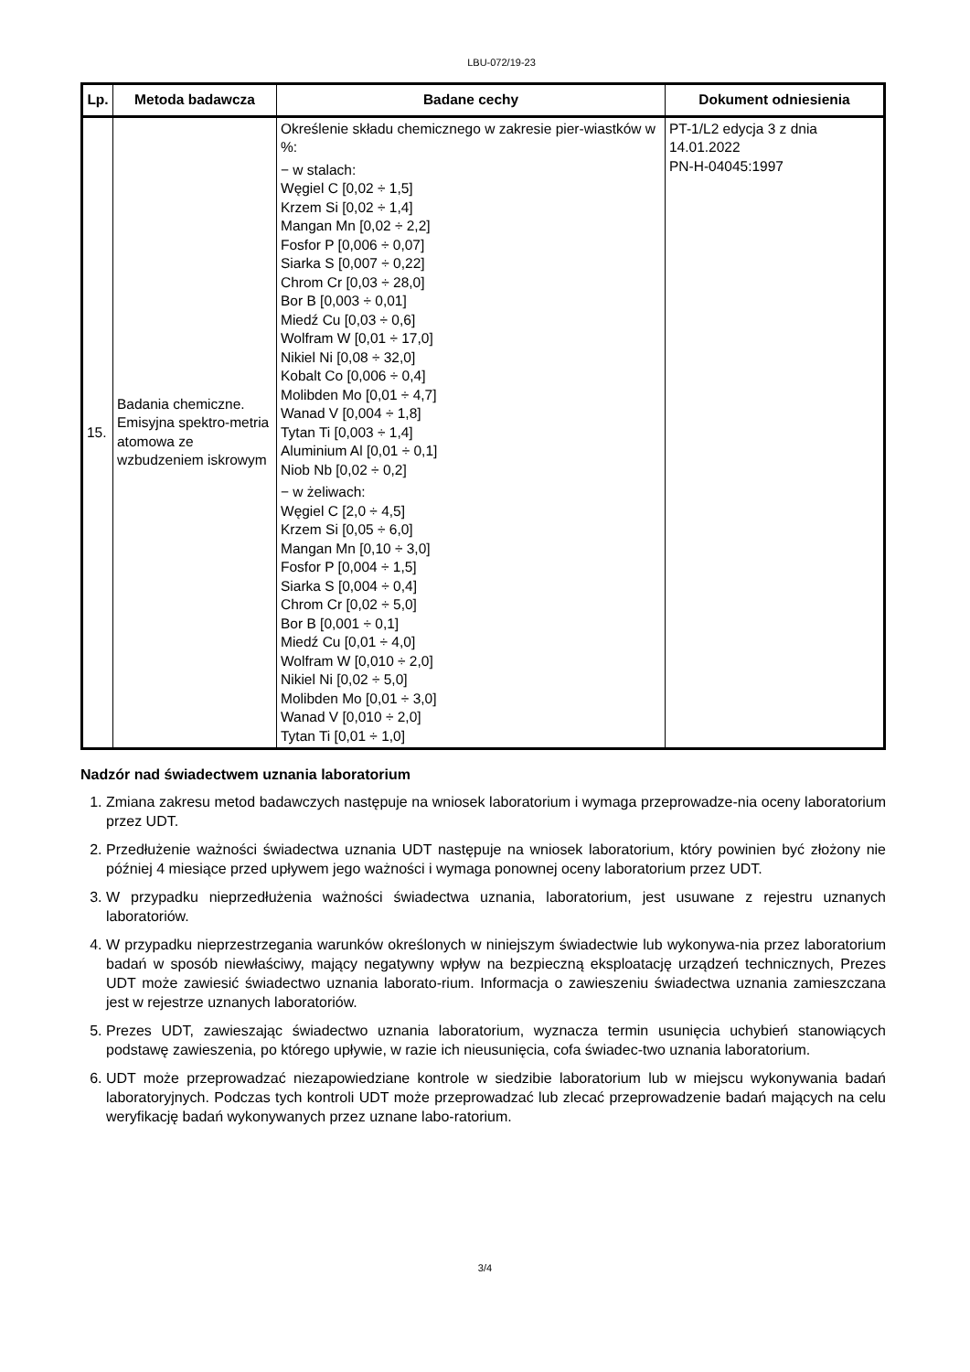LBU-072/19-23
| Lp. | Metoda badawcza | Badane cechy | Dokument odniesienia |
| --- | --- | --- | --- |
| 15. | Badania chemiczne. Emisyjna spektro-metria atomowa ze wzbudzeniem iskrowym | Określenie składu chemicznego w zakresie pier-wiastków w %: − w stalach: Węgiel C [0,02 ÷ 1,5] Krzem Si [0,02 ÷ 1,4] Mangan Mn [0,02 ÷ 2,2] Fosfor P [0,006 ÷ 0,07] Siarka S [0,007 ÷ 0,22] Chrom Cr [0,03 ÷ 28,0] Bor B [0,003 ÷ 0,01] Miedź Cu [0,03 ÷ 0,6] Wolfram W [0,01 ÷ 17,0] Nikiel Ni [0,08 ÷ 32,0] Kobalt Co [0,006 ÷ 0,4] Molibden Mo [0,01 ÷ 4,7] Wanad V [0,004 ÷ 1,8] Tytan Ti [0,003 ÷ 1,4] Aluminium Al [0,01 ÷ 0,1] Niob Nb [0,02 ÷ 0,2] − w żeliwach: Węgiel C [2,0 ÷ 4,5] Krzem Si [0,05 ÷ 6,0] Mangan Mn [0,10 ÷ 3,0] Fosfor P [0,004 ÷ 1,5] Siarka S [0,004 ÷ 0,4] Chrom Cr [0,02 ÷ 5,0] Bor B [0,001 ÷ 0,1] Miedź Cu [0,01 ÷ 4,0] Wolfram W [0,010 ÷ 2,0] Nikiel Ni [0,02 ÷ 5,0] Molibden Mo [0,01 ÷ 3,0] Wanad V [0,010 ÷ 2,0] Tytan Ti [0,01 ÷ 1,0] | PT-1/L2 edycja 3 z dnia 14.01.2022 PN-H-04045:1997 |
Nadzór nad świadectwem uznania laboratorium
1. Zmiana zakresu metod badawczych następuje na wniosek laboratorium i wymaga przeprowadze-nia oceny laboratorium przez UDT.
2. Przedłużenie ważności świadectwa uznania UDT następuje na wniosek laboratorium, który powinien być złożony nie później 4 miesiące przed upływem jego ważności i wymaga ponownej oceny laboratorium przez UDT.
3. W przypadku nieprzedłużenia ważności świadectwa uznania, laboratorium, jest usuwane z rejestru uznanych laboratoriów.
4. W przypadku nieprzestrzegania warunków określonych w niniejszym świadectwie lub wykonywa-nia przez laboratorium badań w sposób niewłaściwy, mający negatywny wpływ na bezpieczną eksploatację urządzeń technicznych, Prezes UDT może zawiesić świadectwo uznania laborato-rium. Informacja o zawieszeniu świadectwa uznania zamieszczana jest w rejestrze uznanych laboratoriów.
5. Prezes UDT, zawieszając świadectwo uznania laboratorium, wyznacza termin usunięcia uchybień stanowiących podstawę zawieszenia, po którego upływie, w razie ich nieusunięcia, cofa świadec-two uznania laboratorium.
6. UDT może przeprowadzać niezapowiedziane kontrole w siedzibie laboratorium lub w miejscu wykonywania badań laboratoryjnych. Podczas tych kontroli UDT może przeprowadzać lub zlecać przeprowadzenie badań mających na celu weryfikację badań wykonywanych przez uznane labo-ratorium.
3/4